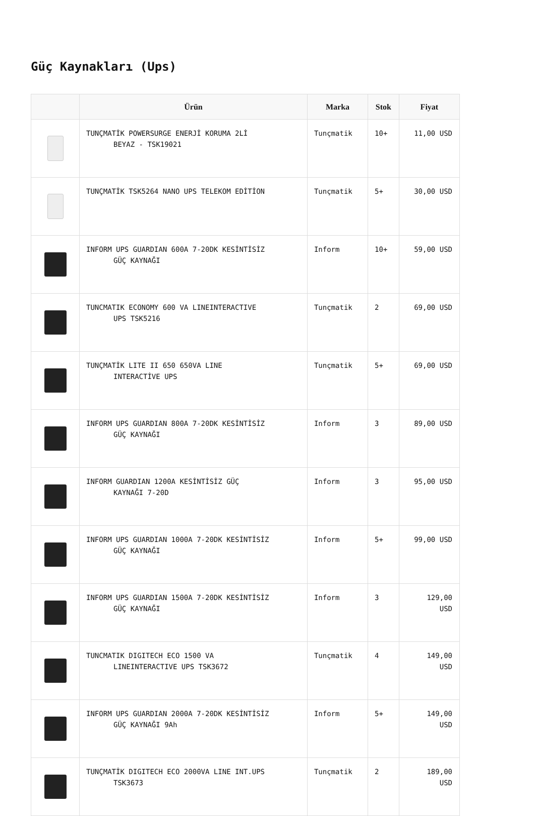Güç Kaynakları (Ups)
| | Ürün | Marka | Stok | Fiyat |
| --- | --- | --- | --- | --- |
| | TUNÇMATİK POWERSURGE ENERJİ KORUMA 2Lİ BEYAZ - TSK19021 | Tunçmatik | 10+ | 11,00 USD |
| | TUNÇMATİK TSK5264 NANO UPS TELEKOM EDİTİON | Tunçmatik | 5+ | 30,00 USD |
| | INFORM UPS GUARDIAN 600A 7-20DK KESİNTİSİZ GÜÇ KAYNAĞI | Inform | 10+ | 59,00 USD |
| | TUNCMATIK ECONOMY 600 VA LINEINTERACTIVE UPS TSK5216 | Tunçmatik | 2 | 69,00 USD |
| | TUNÇMATİK LITE II 650 650VA LINE INTERACTİVE UPS | Tunçmatik | 5+ | 69,00 USD |
| | INFORM UPS GUARDIAN 800A 7-20DK KESİNTİSİZ GÜÇ KAYNAĞI | Inform | 3 | 89,00 USD |
| | INFORM GUARDIAN 1200A KESİNTİSİZ GÜÇ KAYNAĞI 7-20D | Inform | 3 | 95,00 USD |
| | INFORM UPS GUARDIAN 1000A 7-20DK KESİNTİSİZ GÜÇ KAYNAĞI | Inform | 5+ | 99,00 USD |
| | INFORM UPS GUARDIAN 1500A 7-20DK KESİNTİSİZ GÜÇ KAYNAĞI | Inform | 3 | 129,00 USD |
| | TUNCMATIK DIGITECH ECO 1500 VA LINEINTERACTIVE UPS TSK3672 | Tunçmatik | 4 | 149,00 USD |
| | INFORM UPS GUARDIAN 2000A 7-20DK KESİNTİSİZ GÜÇ KAYNAĞI 9Ah | Inform | 5+ | 149,00 USD |
| | TUNÇMATİK DIGITECH ECO 2000VA LINE INT.UPS TSK3673 | Tunçmatik | 2 | 189,00 USD |